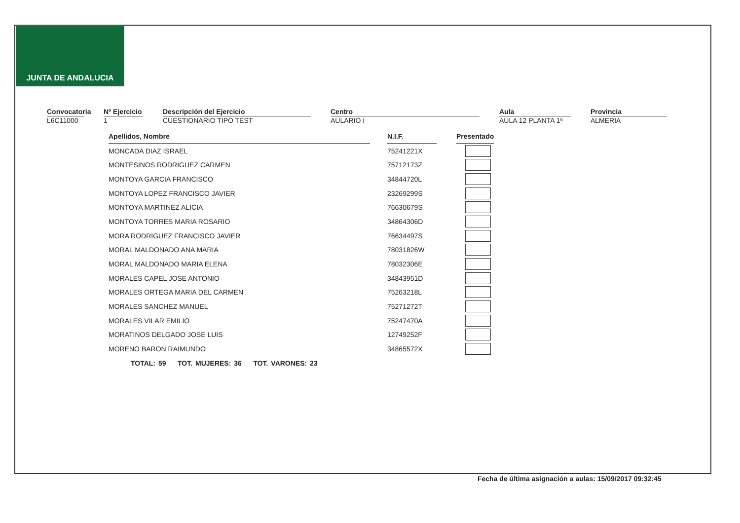JUNTA DE ANDALUCIA
Convocatoria
L6C11000
Nº Ejercicio
1
Descripción del Ejercicio
CUESTIONARIO TIPO TEST
Centro
AULARIO I
Aula
AULA 12 PLANTA 1ª
Provincia
ALMERIA
| Apellidos, Nombre | | N.I.F. | | Presentado |
| MONCADA DIAZ ISRAEL | | 75241221X | | |
| MONTESINOS RODRIGUEZ CARMEN | | 75712173Z | | |
| MONTOYA GARCIA FRANCISCO | | 34844720L | | |
| MONTOYA LOPEZ FRANCISCO JAVIER | | 23269299S | | |
| MONTOYA MARTINEZ ALICIA | | 76630679S | | |
| MONTOYA TORRES MARIA ROSARIO | | 34864306D | | |
| MORA RODRIGUEZ FRANCISCO JAVIER | | 76634497S | | |
| MORAL MALDONADO ANA MARIA | | 78031826W | | |
| MORAL MALDONADO MARIA ELENA | | 78032306E | | |
| MORALES CAPEL JOSE ANTONIO | | 34843951D | | |
| MORALES ORTEGA MARIA DEL CARMEN | | 75263218L | | |
| MORALES SANCHEZ MANUEL | | 75271272T | | |
| MORALES VILAR EMILIO | | 75247470A | | |
| MORATINOS DELGADO JOSE LUIS | | 12749252F | | |
| MORENO BARON RAIMUNDO | | 34865572X | | |
TOTAL: 59 TOT. MUJERES: 36 TOT. VARONES: 23
Fecha de última asignación a aulas: 15/09/2017 09:32:45